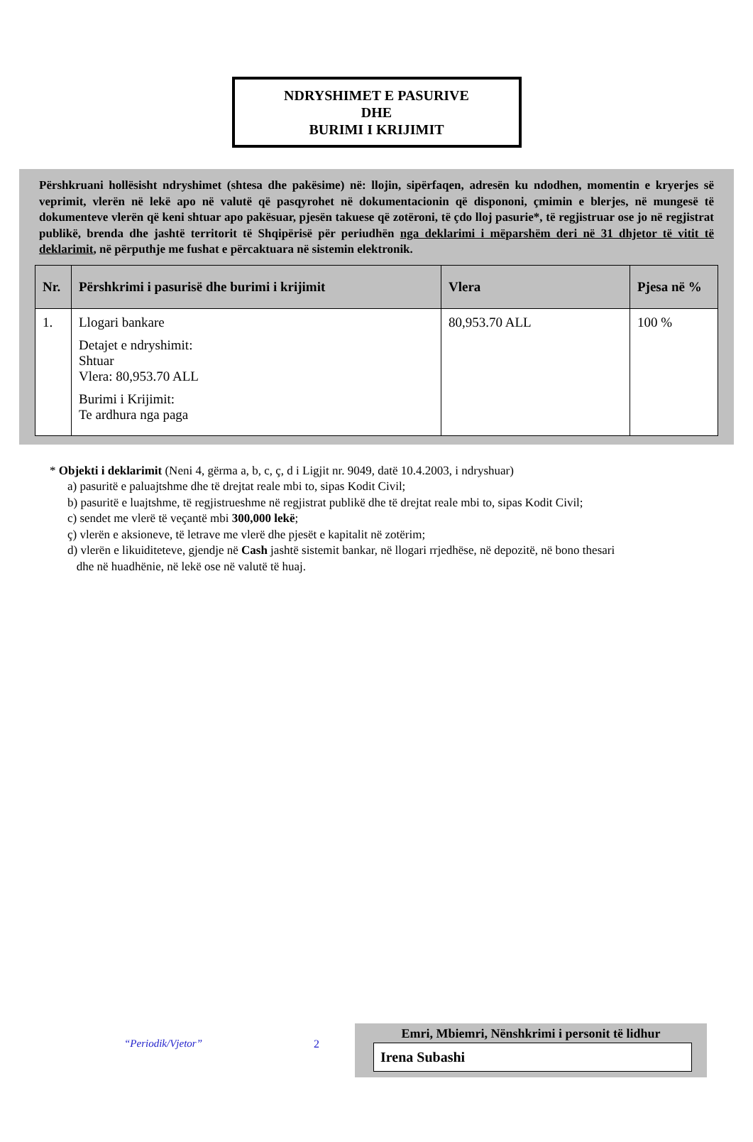NDRYSHIMET E PASURIVE
DHE
BURIMI I KRIJIMIT
Përshkruani hollësisht ndryshimet (shtesa dhe pakësime) në: llojin, sipërfaqen, adresën ku ndodhen, momentin e kryerjes së veprimit, vlerën në lekë apo në valutë që pasqyrohet në dokumentacionin që dispononi, çmimin e blerjes, në mungesë të dokumenteve vlerën që keni shtuar apo pakësuar, pjesën takuese që zotëroni, të çdo lloj pasurie*, të regjistruar ose jo në regjistrat publikë, brenda dhe jashtë territorit të Shqipërisë për periudhën nga deklarimi i mëparshëm deri në 31 dhjetor të vitit të deklarimit, në përputhje me fushat e përcaktuara në sistemin elektronik.
| Nr. | Përshkrimi i pasurisë dhe burimi i krijimit | Vlera | Pjesa në % |
| --- | --- | --- | --- |
| 1. | Llogari bankare Detajet e ndryshimit: Shtuar Vlera: 80,953.70 ALL Burimi i Krijimit: Te ardhura nga paga | 80,953.70 ALL | 100 % |
* Objekti i deklarimit (Neni 4, gërma a, b, c, ç, d i Ligjit nr. 9049, datë 10.4.2003, i ndryshuar)
a) pasuritë e paluajtshme dhe të drejtat reale mbi to, sipas Kodit Civil;
b) pasuritë e luajtshme, të regjistrueshme në regjistrat publikë dhe të drejtat reale mbi to, sipas Kodit Civil;
c) sendet me vlerë të veçantë mbi 300,000 lekë;
ç) vlerën e aksioneve, të letrave me vlerë dhe pjesët e kapitalit në zotërim;
d) vlerën e likuiditeteve, gjendje në Cash jashtë sistemit bankar, në llogari rrjedhëse, në depozitë, në bono thesari
dhe në huadhënie, në lekë ose në valutë të huaj.
“Periodik/Vjetor” 2
Emri, Mbiemri, Nënshkrimi i personit të lidhur
Irena Subashi